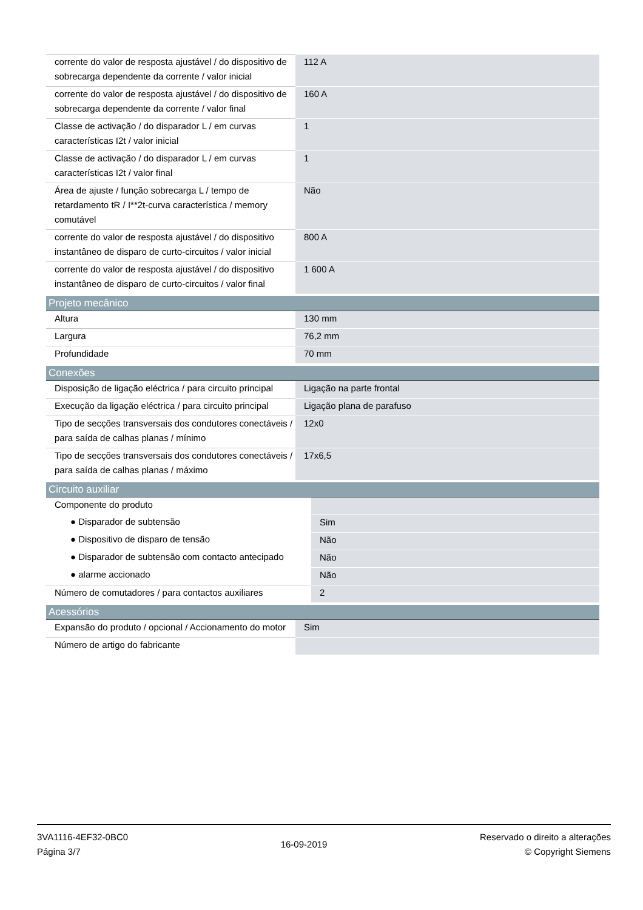| corrente do valor de resposta ajustável / do dispositivo de sobrecarga dependente da corrente / valor inicial | 112 A |
| corrente do valor de resposta ajustável / do dispositivo de sobrecarga dependente da corrente / valor final | 160 A |
| Classe de activação / do disparador L / em curvas características I2t / valor inicial | 1 |
| Classe de activação / do disparador L / em curvas características I2t / valor final | 1 |
| Área de ajuste / função sobrecarga L / tempo de retardamento tR / I**2t-curva característica / memory comutável | Não |
| corrente do valor de resposta ajustável / do dispositivo instantâneo de disparo de curto-circuitos / valor inicial | 800 A |
| corrente do valor de resposta ajustável / do dispositivo instantâneo de disparo de curto-circuitos / valor final | 1 600 A |
| Projeto mecânico | |
| --- | --- |
| Altura | 130 mm |
| Largura | 76,2 mm |
| Profundidade | 70 mm |
| Conexões | |
| --- | --- |
| Disposição de ligação eléctrica / para circuito principal | Ligação na parte frontal |
| Execução da ligação eléctrica / para circuito principal | Ligação plana de parafuso |
| Tipo de secções transversais dos condutores conectáveis / para saída de calhas planas / mínimo | 12x0 |
| Tipo de secções transversais dos condutores conectáveis / para saída de calhas planas / máximo | 17x6,5 |
| Circuito auxiliar | |
| --- | --- |
| Componente do produto | |
| ● Disparador de subtensão | Sim |
| ● Dispositivo de disparo de tensão | Não |
| ● Disparador de subtensão com contacto antecipado | Não |
| ● alarme accionado | Não |
| Número de comutadores / para contactos auxiliares | 2 |
| Acessórios | |
| --- | --- |
| Expansão do produto / opcional / Accionamento do motor | Sim |
| Número de artigo do fabricante | |
3VA1116-4EF32-0BC0
Página 3/7
16-09-2019
Reservado o direito a alterações
© Copyright Siemens